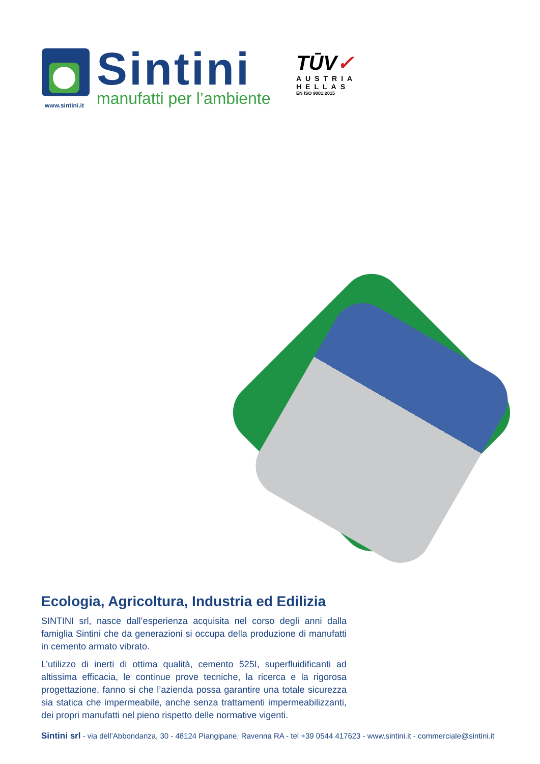Sintini
manufatti per l’ambiente
www.sintini.it
TŪV✓
AUSTRIA
HELLAS
EN ISO 9001:2015
Ecologia, Agricoltura, Industria ed Edilizia
SINTINI srl, nasce dall’esperienza acquisita nel corso degli anni dalla famiglia Sintini che da generazioni si occupa della produzione di manufatti in cemento armato vibrato.
L’utilizzo di inerti di ottima qualità, cemento 525I, superfluidificanti ad altissima efficacia, le continue prove tecniche, la ricerca e la rigorosa progettazione, fanno si che l’azienda possa garantire una totale sicurezza sia statica che impermeabile, anche senza trattamenti impermeabilizzanti, dei propri manufatti nel pieno rispetto delle normative vigenti.
Sintini srl - via dell’Abbondanza, 30 - 48124 Piangipane, Ravenna RA - tel +39 0544 417623 - www.sintini.it - commerciale@sintini.it